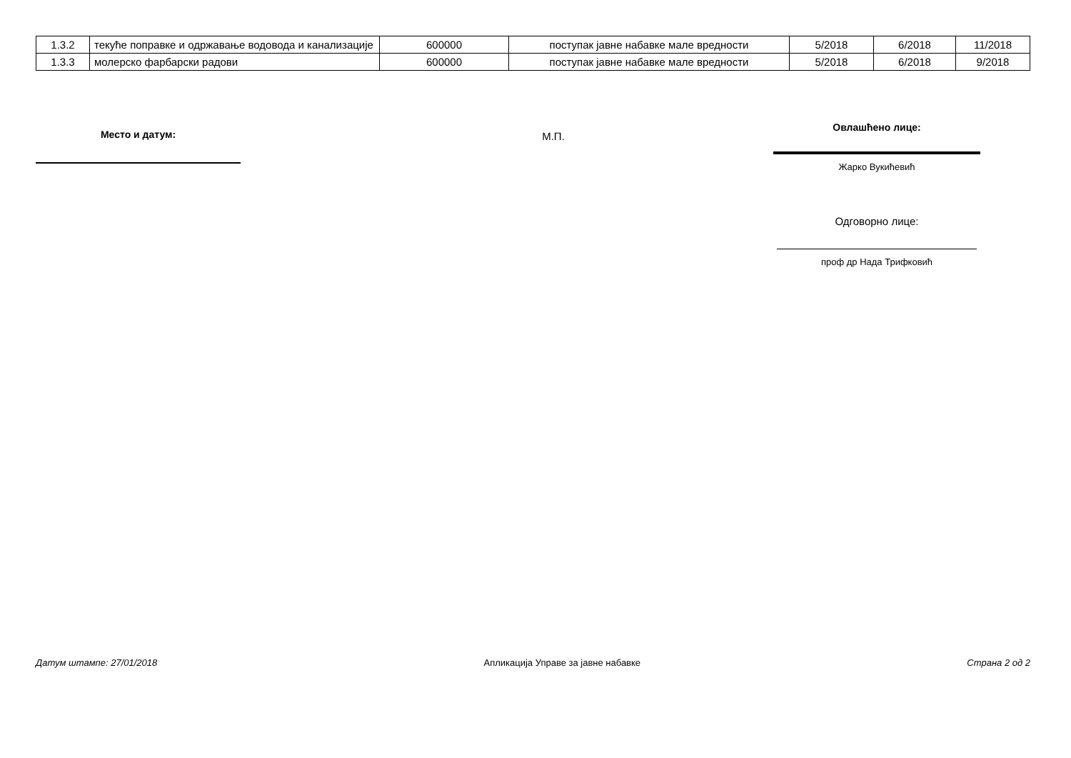| 1.3.2 | текуће поправке и одржавање водовода и канализације | 600000 | поступак јавне набавке мале вредности | 5/2018 | 6/2018 | 11/2018 |
| 1.3.3 | молерско фарбарски радови | 600000 | поступак јавне набавке мале вредности | 5/2018 | 6/2018 | 9/2018 |
Место и датум:
М.П.
Овлашћено лице:
Жарко Вукићевић
Одговорно лице:
проф др Нада Трифковић
Датум штампе: 27/01/2018 Апликација Управе за јавне набавке Страна 2 од 2